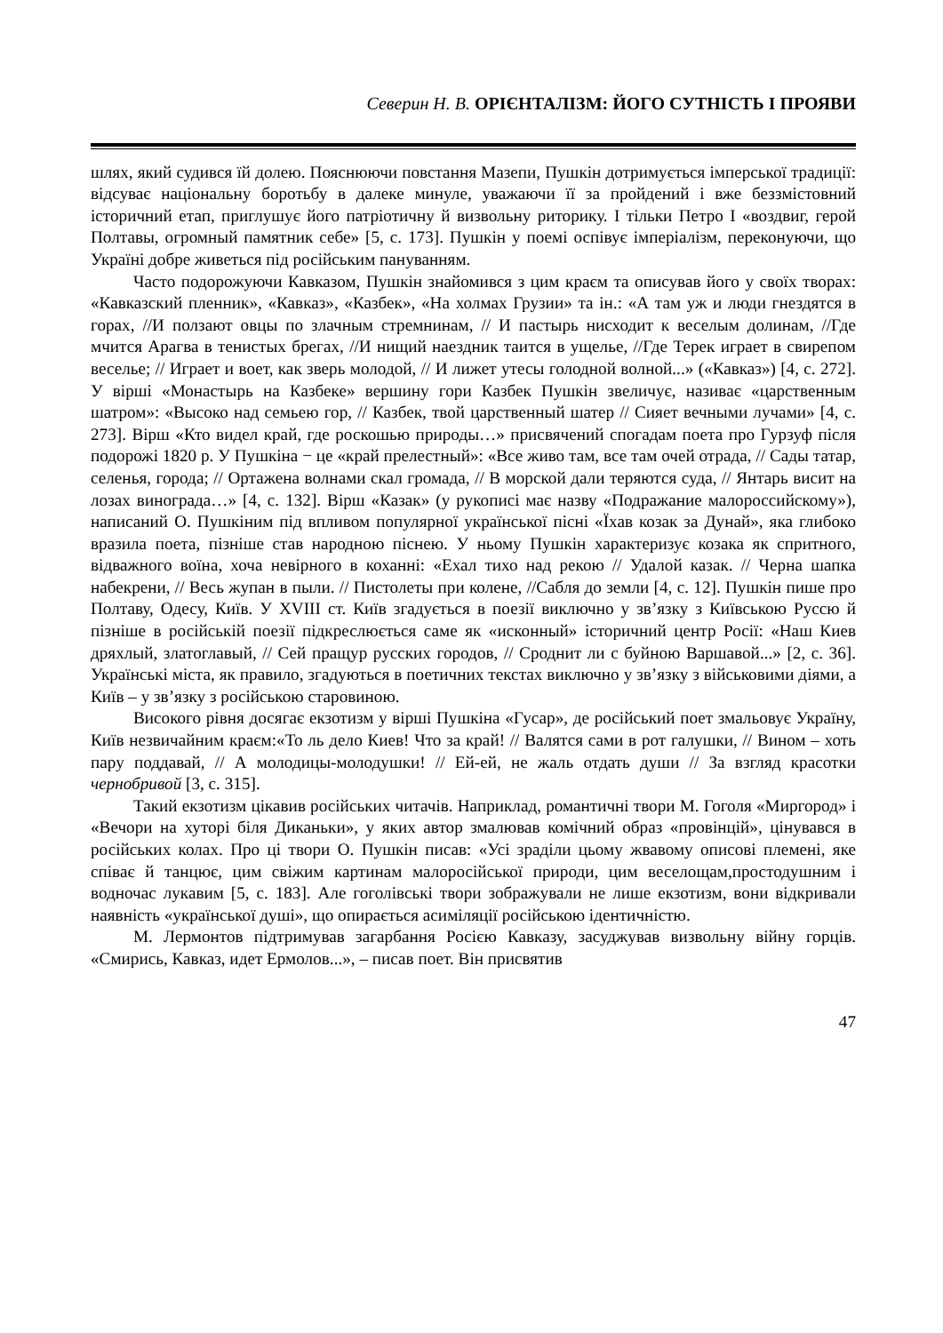Северин Н. В. ОРІЄНТАЛІЗМ: ЙОГО СУТНІСТЬ І ПРОЯВИ
шлях, який судився їй долею. Пояснюючи повстання Мазепи, Пушкін дотримується імперської традиції: відсуває національну боротьбу в далеке минуле, уважаючи її за пройдений і вже беззмістовний історичний етап, приглушує його патріотичну й визвольну риторику. І тільки Петро I «воздвиг, герой Полтавы, огромный памятник себе» [5, с. 173]. Пушкін у поемі оспівує імперіалізм, переконуючи, що Україні добре живеться під російським пануванням.
Часто подорожуючи Кавказом, Пушкін знайомився з цим краєм та описував його у своїх творах: «Кавказский пленник», «Кавказ», «Казбек», «На холмах Грузии» та ін.: «А там уж и люди гнездятся в горах, //И ползают овцы по злачным стремнинам, // И пастырь нисходит к веселым долинам, //Где мчится Арагва в тенистых брегах, //И нищий наездник таится в ущелье, //Где Терек играет в свирепом веселье; // Играет и воет, как зверь молодой, // И лижет утесы голодной волной...» («Кавказ») [4, с. 272]. У вірші «Монастырь на Казбеке» вершину гори Казбек Пушкін звеличує, називає «царственным шатром»: «Высоко над семьею гор, // Казбек, твой царственный шатер // Сияет вечными лучами» [4, с. 273]. Вірш «Кто видел край, где роскошью природы…» присвячений спогадам поета про Гурзуф після подорожі 1820 р. У Пушкіна − це «край прелестный»: «Все живо там, все там очей отрада, // Сады татар, селенья, города; // Ортажена волнами скал громада, // В морской дали теряются суда, // Янтарь висит на лозах винограда…» [4, с. 132]. Вірш «Казак» (у рукописі має назву «Подражание малороссийскому»), написаний О. Пушкіним під впливом популярної української пісні «Їхав козак за Дунай», яка глибоко вразила поета, пізніше став народною піснею. У ньому Пушкін характеризує козака як спритного, відважного воїна, хоча невірного в коханні: «Ехал тихо над рекою // Удалой казак. // Черна шапка набекрени, // Весь жупан в пыли. // Пистолеты при колене, //Сабля до земли [4, с. 12]. Пушкін пише про Полтаву, Одесу, Київ. У XVIII ст. Київ згадується в поезії виключно у зв’язку з Київською Руссю й пізніше в російській поезії підкреслюється саме як «исконный» історичний центр Росії: «Наш Киев дряхлый, златоглавый, // Сей пращур русских городов, // Сроднит ли с буйною Варшавой...» [2, с. 36]. Українські міста, як правило, згадуються в поетичних текстах виключно у зв’язку з військовими діями, а Київ – у зв’язку з російською старовиною.
Високого рівня досягає екзотизм у вірші Пушкіна «Гусар», де російський поет змальовує Україну, Київ незвичайним краєм:«То ль дело Киев! Что за край! // Валятся сами в рот галушки, // Вином – хоть пару поддавай, // А молодицы-молодушки! // Ей-ей, не жаль отдать души // За взгляд красотки чернобривой [3, с. 315].
Такий екзотизм цікавив російських читачів. Наприклад, романтичні твори М. Гоголя «Миргород» і «Вечори на хуторі біля Диканьки», у яких автор змалював комічний образ «провінцій», цінувався в російських колах. Про ці твори О. Пушкін писав: «Усі зраділи цьому жвавому описові племені, яке співає й танцює, цим свіжим картинам малоросійської природи, цим веселощам,простодушним і водночас лукавим [5, с. 183]. Але гоголівські твори зображували не лише екзотизм, вони відкривали наявність «української душі», що опирається асиміляції російською ідентичністю.
М. Лермонтов підтримував загарбання Росією Кавказу, засуджував визвольну війну горців. «Смирись, Кавказ, идет Ермолов...», – писав поет. Він присвятив
47